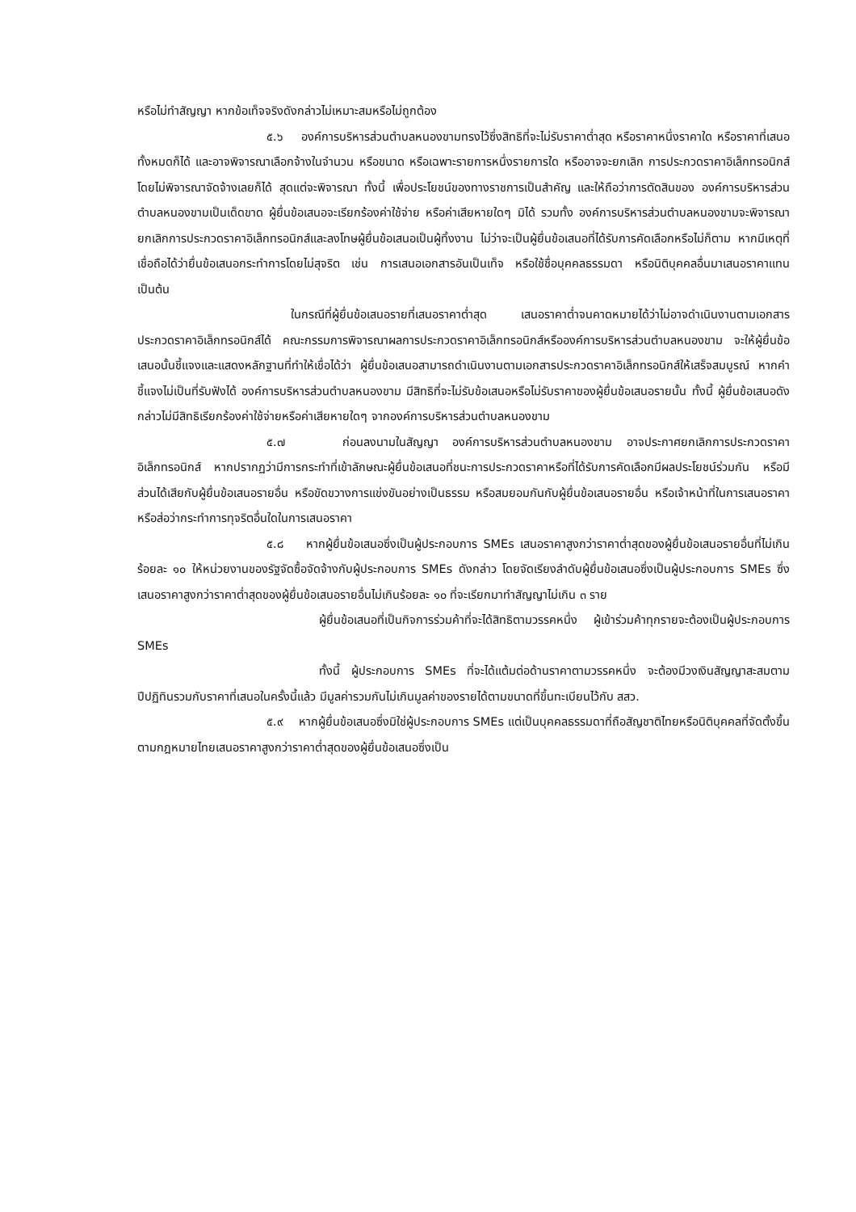หรือไม่ทำสัญญา หากข้อเท็จจริงดังกล่าวไม่เหมาะสมหรือไม่ถูกต้อง
๕.๖ องค์การบริหารส่วนตำบลหนองขามทรงไว้ซึ่งสิทธิที่จะไม่รับราคาต่ำสุด หรือราคาหนึ่งราคาใด หรือราคาที่เสนอทั้งหมดก็ได้ และอาจพิจารณาเลือกจ้างในจำนวน หรือขนาด หรือเฉพาะรายการหนึ่งรายการใด หรืออาจจะยกเลิก การประกวดราคาอิเล็กทรอนิกส์โดยไม่พิจารณาจัดจ้างเลยก็ได้ สุดแต่จะพิจารณา ทั้งนี้ เพื่อประโยชน์ของทางราชการเป็นสำคัญ และให้ถือว่าการตัดสินของ องค์การบริหารส่วนตำบลหนองขามเป็นเด็ดขาด ผู้ยื่นข้อเสนอจะเรียกร้องค่าใช้จ่าย หรือค่าเสียหายใดๆ มิได้ รวมทั้ง องค์การบริหารส่วนตำบลหนองขามจะพิจารณายกเลิกการประกวดราคาอิเล็กทรอนิกส์และลงโทษผู้ยื่นข้อเสนอเป็นผู้ทิ้งงาน ไม่ว่าจะเป็นผู้ยื่นข้อเสนอที่ได้รับการคัดเลือกหรือไม่ก็ตาม หากมีเหตุที่เชื่อถือได้ว่ายื่นข้อเสนอกระทำการโดยไม่สุจริต เช่น การเสนอเอกสารอันเป็นเท็จ หรือใช้ชื่อบุคคลธรรมดา หรือนิติบุคคลอื่นมาเสนอราคาแทน เป็นต้น
ในกรณีที่ผู้ยื่นข้อเสนอรายที่เสนอราคาต่ำสุด เสนอราคาต่ำจนคาดหมายได้ว่าไม่อาจดำเนินงานตามเอกสารประกวดราคาอิเล็กทรอนิกส์ได้ คณะกรรมการพิจารณาผลการประกวดราคาอิเล็กทรอนิกส์หรือองค์การบริหารส่วนตำบลหนองขาม จะให้ผู้ยื่นข้อเสนอนั้นชี้แจงและแสดงหลักฐานที่ทำให้เชื่อได้ว่า ผู้ยื่นข้อเสนอสามารถดำเนินงานตามเอกสารประกวดราคาอิเล็กทรอนิกส์ให้เสร็จสมบูรณ์ หากคำชี้แจงไม่เป็นที่รับฟังได้ องค์การบริหารส่วนตำบลหนองขาม มีสิทธิที่จะไม่รับข้อเสนอหรือไม่รับราคาของผู้ยื่นข้อเสนอรายนั้น ทั้งนี้ ผู้ยื่นข้อเสนอดังกล่าวไม่มีสิทธิเรียกร้องค่าใช้จ่ายหรือค่าเสียหายใดๆ จากองค์การบริหารส่วนตำบลหนองขาม
๕.๗ ก่อนลงนามในสัญญา องค์การบริหารส่วนตำบลหนองขาม อาจประกาศยกเลิกการประกวดราคาอิเล็กทรอนิกส์ หากปรากฏว่ามีการกระทำที่เข้าลักษณะผู้ยื่นข้อเสนอที่ชนะการประกวดราคาหรือที่ได้รับการคัดเลือกมีผลประโยชน์ร่วมกัน หรือมีส่วนได้เสียกับผู้ยื่นข้อเสนอรายอื่น หรือขัดขวางการแข่งขันอย่างเป็นธรรม หรือสมยอมกันกับผู้ยื่นข้อเสนอรายอื่น หรือเจ้าหน้าที่ในการเสนอราคา หรือส่อว่ากระทำการทุจริตอื่นใดในการเสนอราคา
๕.๘ หากผู้ยื่นข้อเสนอซึ่งเป็นผู้ประกอบการ SMEs เสนอราคาสูงกว่าราคาต่ำสุดของผู้ยื่นข้อเสนอรายอื่นที่ไม่เกินร้อยละ ๑๐ ให้หน่วยงานของรัฐจัดซื้อจัดจ้างกับผู้ประกอบการ SMEs ดังกล่าว โดยจัดเรียงลำดับผู้ยื่นข้อเสนอซึ่งเป็นผู้ประกอบการ SMEs ซึ่งเสนอราคาสูงกว่าราคาต่ำสุดของผู้ยื่นข้อเสนอรายอื่นไม่เกินร้อยละ ๑๐ ที่จะเรียกมาทำสัญญาไม่เกิน ๓ ราย
ผู้ยื่นข้อเสนอที่เป็นกิจการร่วมค้าที่จะได้สิทธิตามวรรคหนึ่ง ผู้เข้าร่วมค้าทุกรายจะต้องเป็นผู้ประกอบการ SMEs
ทั้งนี้ ผู้ประกอบการ SMEs ที่จะได้แต้มต่อด้านราคาตามวรรคหนึ่ง จะต้องมีวงเงินสัญญาสะสมตามปีปฏิทินรวมกับราคาที่เสนอในครั้งนี้แล้ว มีมูลค่ารวมกันไม่เกินมูลค่าของรายได้ตามขนาดที่ขึ้นทะเบียนไว้กับ สสว.
๕.๙ หากผู้ยื่นข้อเสนอซึ่งมิใช่ผู้ประกอบการ SMEs แต่เป็นบุคคลธรรมดาที่ถือสัญชาติไทยหรือนิติบุคคลที่จัดตั้งขึ้นตามกฎหมายไทยเสนอราคาสูงกว่าราคาต่ำสุดของผู้ยื่นข้อเสนอซึ่งเป็น